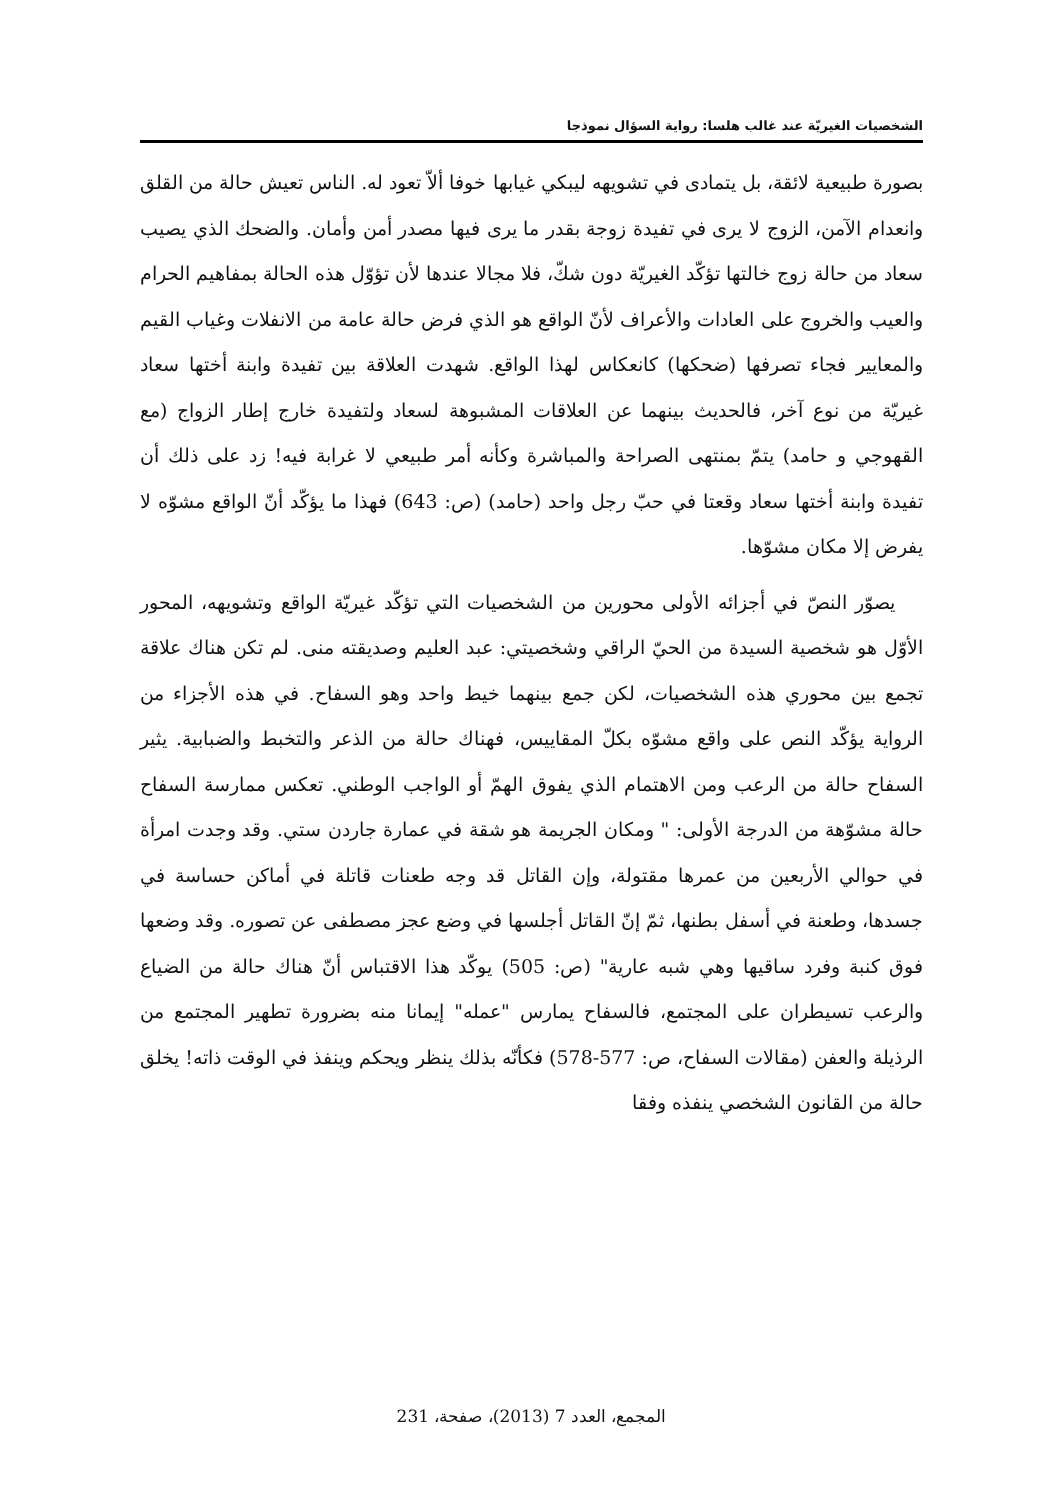الشخصيات الغيريّة عند غالب هلسا: رواية السؤال نموذجا
بصورة طبيعية لائقة، بل يتمادى في تشويهه ليبكي غيابها خوفا ألاّ تعود له. الناس تعيش حالة من القلق وانعدام الآمن، الزوج لا يرى في تفيدة زوجة بقدر ما يرى فيها مصدر أمن وأمان. والضحك الذي يصيب سعاد من حالة زوج خالتها تؤكّد الغيريّة دون شكّ، فلا مجالا عندها لأن تؤوّل هذه الحالة بمفاهيم الحرام والعيب والخروج على العادات والأعراف لأنّ الواقع هو الذي فرض حالة عامة من الانفلات وغياب القيم والمعايير فجاء تصرفها (ضحكها) كانعكاس لهذا الواقع. شهدت العلاقة بين تفيدة وابنة أختها سعاد غيريّة من نوع آخر، فالحديث بينهما عن العلاقات المشبوهة لسعاد ولتفيدة خارج إطار الزواج (مع القهوجي و حامد) يتمّ بمنتهى الصراحة والمباشرة وكأنه أمر طبيعي لا غرابة فيه! زد على ذلك أن تفيدة وابنة أختها سعاد وقعتا في حبّ رجل واحد (حامد) (ص: 643) فهذا ما يؤكّد أنّ الواقع مشوّه لا يفرض إلا مكان مشوّها.
يصوّر النصّ في أجزائه الأولى محورين من الشخصيات التي تؤكّد غيريّة الواقع وتشويهه، المحور الأوّل هو شخصية السيدة من الحيّ الراقي وشخصيتي: عبد العليم وصديقته منى. لم تكن هناك علاقة تجمع بين محوري هذه الشخصيات، لكن جمع بينهما خيط واحد وهو السفاح. في هذه الأجزاء من الرواية يؤكّد النص على واقع مشوّه بكلّ المقاييس، فهناك حالة من الذعر والتخبط والضبابية. يثير السفاح حالة من الرعب ومن الاهتمام الذي يفوق الهمّ أو الواجب الوطني. تعكس ممارسة السفاح حالة مشوّهة من الدرجة الأولى: " ومكان الجريمة هو شقة في عمارة جاردن ستي. وقد وجدت امرأة في حوالي الأربعين من عمرها مقتولة، وإن القاتل قد وجه طعنات قاتلة في أماكن حساسة في جسدها، وطعنة في أسفل بطنها، ثمّ إنّ القاتل أجلسها في وضع عجز مصطفى عن تصوره. وقد وضعها فوق كنبة وفرد ساقيها وهي شبه عارية" (ص: 505) يوكّد هذا الاقتباس أنّ هناك حالة من الضياع والرعب تسيطران على المجتمع، فالسفاح يمارس "عمله" إيمانا منه بضرورة تطهير المجتمع من الرذيلة والعفن (مقالات السفاح، ص: 577-578) فكأنّه بذلك ينظر ويحكم وينفذ في الوقت ذاته! يخلق حالة من القانون الشخصي ينفذه وفقا
المجمع، العدد 7 (2013)، صفحة، 231